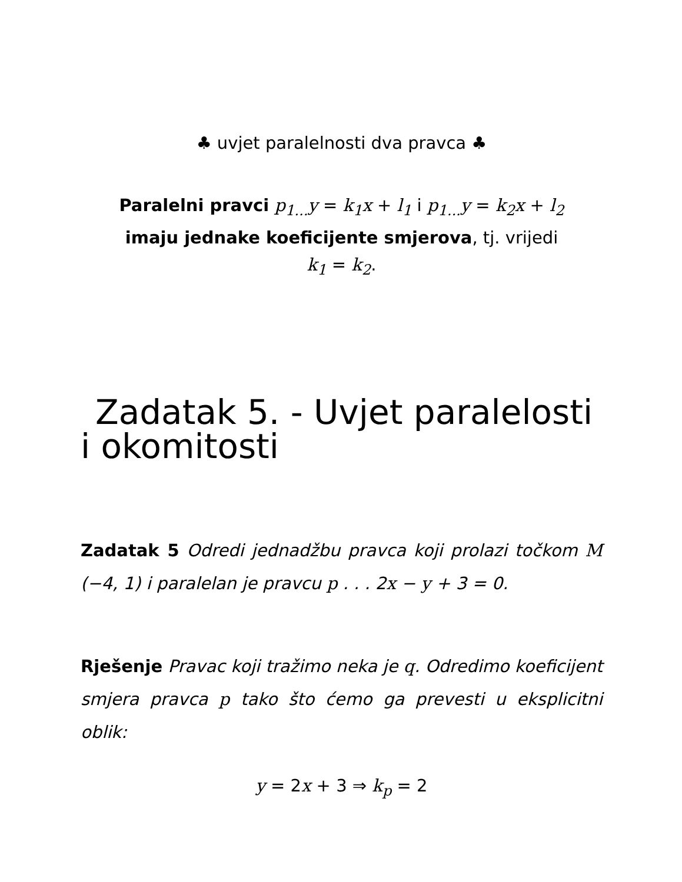♣ uvjet paralelnosti dva pravca ♣
Paralelni pravci p<sub>1...</sub>y = k<sub>1</sub>x + l<sub>1</sub> i p<sub>1...</sub>y = k<sub>2</sub>x + l<sub>2</sub>
imaju jednake koeficijente smjerova, tj. vrijedi
k<sub>1</sub> = k<sub>2</sub>.
Zadatak 5. - Uvjet paralelosti i okomitosti
Zadatak 5 Odredi jednadžbu pravca koji prolazi točkom M (−4, 1) i paralelan je pravcu p . . . 2x − y + 3 = 0.
Rješenje Pravac koji tražimo neka je q. Odredimo koeficijent smjera pravca p tako što ćemo ga prevesti u eksplicitni oblik:
y = 2x + 3 ⇒ k<sub>p</sub> = 2